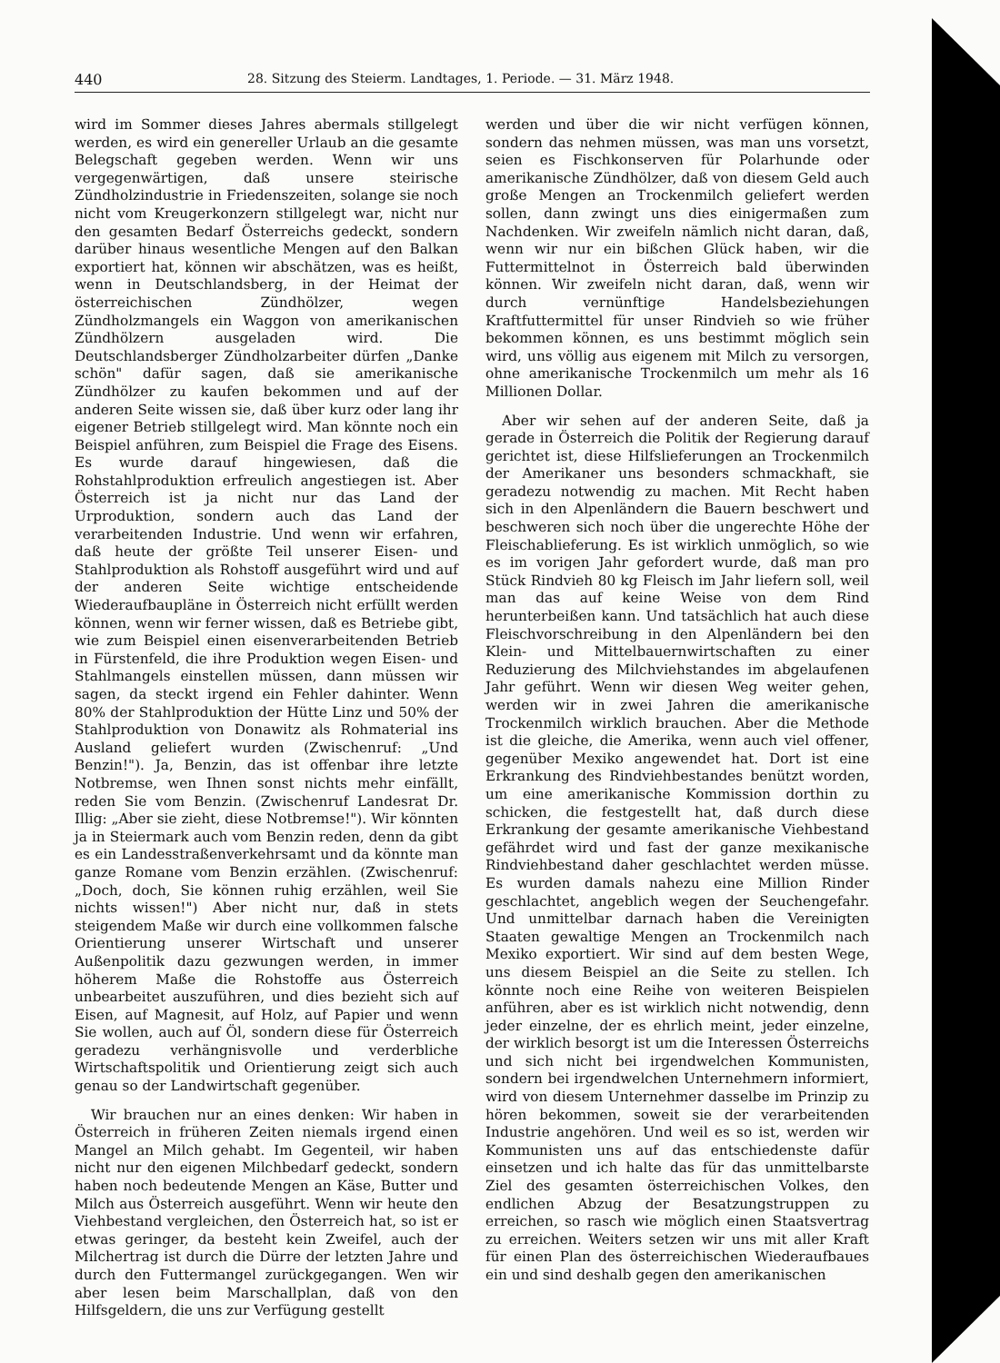440 28. Sitzung des Steierm. Landtages, 1. Periode. — 31. März 1948.
wird im Sommer dieses Jahres abermals stillgelegt werden, es wird ein genereller Urlaub an die gesamte Belegschaft gegeben werden. Wenn wir uns vergegenwärtigen, daß unsere steirische Zündholzindustrie in Friedenszeiten, solange sie noch nicht vom Kreugerkonzern stillgelegt war, nicht nur den gesamten Bedarf Österreichs gedeckt, sondern darüber hinaus wesentliche Mengen auf den Balkan exportiert hat, können wir abschätzen, was es heißt, wenn in Deutschlandsberg, in der Heimat der österreichischen Zündhölzer, wegen Zündholzmangels ein Waggon von amerikanischen Zündhölzern ausgeladen wird. Die Deutschlandsberger Zündholzarbeiter dürfen „Danke schön" dafür sagen, daß sie amerikanische Zündhölzer zu kaufen bekommen und auf der anderen Seite wissen sie, daß über kurz oder lang ihr eigener Betrieb stillgelegt wird. Man könnte noch ein Beispiel anführen, zum Beispiel die Frage des Eisens. Es wurde darauf hingewiesen, daß die Rohstahlproduktion erfreulich angestiegen ist. Aber Österreich ist ja nicht nur das Land der Urproduktion, sondern auch das Land der verarbeitenden Industrie. Und wenn wir erfahren, daß heute der größte Teil unserer Eisen- und Stahlproduktion als Rohstoff ausgeführt wird und auf der anderen Seite wichtige entscheidende Wiederaufbaupläne in Österreich nicht erfüllt werden können, wenn wir ferner wissen, daß es Betriebe gibt, wie zum Beispiel einen eisenverarbeitenden Betrieb in Fürstenfeld, die ihre Produktion wegen Eisen- und Stahlmangels einstellen müssen, dann müssen wir sagen, da steckt irgend ein Fehler dahinter. Wenn 80% der Stahlproduktion der Hütte Linz und 50% der Stahlproduktion von Donawitz als Rohmaterial ins Ausland geliefert wurden (Zwischenruf: „Und Benzin!"). Ja, Benzin, das ist offenbar ihre letzte Notbremse, wen Ihnen sonst nichts mehr einfällt, reden Sie vom Benzin. (Zwischenruf Landesrat Dr. Illig: „Aber sie zieht, diese Notbremse!"). Wir könnten ja in Steiermark auch vom Benzin reden, denn da gibt es ein Landesstraßenverkehrsamt und da könnte man ganze Romane vom Benzin erzählen. (Zwischenruf: „Doch, doch, Sie können ruhig erzählen, weil Sie nichts wissen!") Aber nicht nur, daß in stets steigendem Maße wir durch eine vollkommen falsche Orientierung unserer Wirtschaft und unserer Außenpolitik dazu gezwungen werden, in immer höherem Maße die Rohstoffe aus Österreich unbearbeitet auszuführen, und dies bezieht sich auf Eisen, auf Magnesit, auf Holz, auf Papier und wenn Sie wollen, auch auf Öl, sondern diese für Österreich geradezu verhängnisvolle und verderbliche Wirtschaftspolitik und Orientierung zeigt sich auch genau so der Landwirtschaft gegenüber.
Wir brauchen nur an eines denken: Wir haben in Österreich in früheren Zeiten niemals irgend einen Mangel an Milch gehabt. Im Gegenteil, wir haben nicht nur den eigenen Milchbedarf gedeckt, sondern haben noch bedeutende Mengen an Käse, Butter und Milch aus Österreich ausgeführt. Wenn wir heute den Viehbestand vergleichen, den Österreich hat, so ist er etwas geringer, da besteht kein Zweifel, auch der Milchertrag ist durch die Dürre der letzten Jahre und durch den Futtermangel zurückgegangen. Wen wir aber lesen beim Marschallplan, daß von den Hilfsgeldern, die uns zur Verfügung gestellt
werden und über die wir nicht verfügen können, sondern das nehmen müssen, was man uns vorsetzt, seien es Fischkonserven für Polarhunde oder amerikanische Zündhölzer, daß von diesem Geld auch große Mengen an Trockenmilch geliefert werden sollen, dann zwingt uns dies einigermaßen zum Nachdenken. Wir zweifeln nämlich nicht daran, daß, wenn wir nur ein bißchen Glück haben, wir die Futtermittelnot in Österreich bald überwinden können. Wir zweifeln nicht daran, daß, wenn wir durch vernünftige Handelsbeziehungen Kraftfuttermittel für unser Rindvieh so wie früher bekommen können, es uns bestimmt möglich sein wird, uns völlig aus eigenem mit Milch zu versorgen, ohne amerikanische Trockenmilch um mehr als 16 Millionen Dollar.
Aber wir sehen auf der anderen Seite, daß ja gerade in Österreich die Politik der Regierung darauf gerichtet ist, diese Hilfslieferungen an Trockenmilch der Amerikaner uns besonders schmackhaft, sie geradezu notwendig zu machen. Mit Recht haben sich in den Alpenländern die Bauern beschwert und beschweren sich noch über die ungerechte Höhe der Fleischablieferung. Es ist wirklich unmöglich, so wie es im vorigen Jahr gefordert wurde, daß man pro Stück Rindvieh 80 kg Fleisch im Jahr liefern soll, weil man das auf keine Weise von dem Rind herunterbeißen kann. Und tatsächlich hat auch diese Fleischvorschreibung in den Alpenländern bei den Klein- und Mittelbauernwirtschaften zu einer Reduzierung des Milchviehstandes im abgelaufenen Jahr geführt. Wenn wir diesen Weg weiter gehen, werden wir in zwei Jahren die amerikanische Trockenmilch wirklich brauchen. Aber die Methode ist die gleiche, die Amerika, wenn auch viel offener, gegenüber Mexiko angewendet hat. Dort ist eine Erkrankung des Rindviehbestandes benützt worden, um eine amerikanische Kommission dorthin zu schicken, die festgestellt hat, daß durch diese Erkrankung der gesamte amerikanische Viehbestand gefährdet wird und fast der ganze mexikanische Rindviehbestand daher geschlachtet werden müsse. Es wurden damals nahezu eine Million Rinder geschlachtet, angeblich wegen der Seuchengefahr. Und unmittelbar darnach haben die Vereinigten Staaten gewaltige Mengen an Trockenmilch nach Mexiko exportiert. Wir sind auf dem besten Wege, uns diesem Beispiel an die Seite zu stellen. Ich könnte noch eine Reihe von weiteren Beispielen anführen, aber es ist wirklich nicht notwendig, denn jeder einzelne, der es ehrlich meint, jeder einzelne, der wirklich besorgt ist um die Interessen Österreichs und sich nicht bei irgendwelchen Kommunisten, sondern bei irgendwelchen Unternehmern informiert, wird von diesem Unternehmer dasselbe im Prinzip zu hören bekommen, soweit sie der verarbeitenden Industrie angehören. Und weil es so ist, werden wir Kommunisten uns auf das entschiedenste dafür einsetzen und ich halte das für das unmittelbarste Ziel des gesamten österreichischen Volkes, den endlichen Abzug der Besatzungstruppen zu erreichen, so rasch wie möglich einen Staatsvertrag zu erreichen. Weiters setzen wir uns mit aller Kraft für einen Plan des österreichischen Wiederaufbaues ein und sind deshalb gegen den amerikanischen